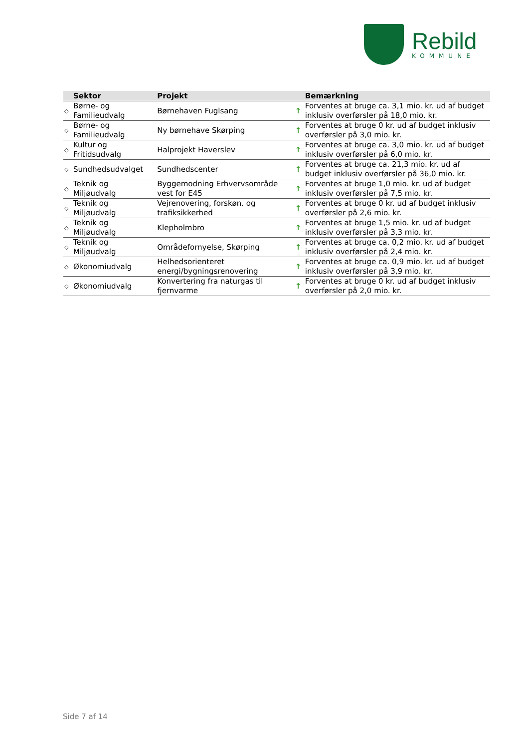Rebild
KOMMUNE
| | Sektor | Projekt | | Bemærkning |
| --- | --- | --- | --- | --- |
| ◇ | Børne- og Familieudvalg | Børnehaven Fuglsang | ↑ | Forventes at bruge ca. 3,1 mio. kr. ud af budget inklusiv overførsler på 18,0 mio. kr. |
| ◇ | Børne- og Familieudvalg | Ny børnehave Skørping | ↑ | Forventes at bruge 0 kr. ud af budget inklusiv overførsler på 3,0 mio. kr. |
| ◇ | Kultur og Fritidsudvalg | Halprojekt Haverslev | ↑ | Forventes at bruge ca. 3,0 mio. kr. ud af budget inklusiv overførsler på 6,0 mio. kr. |
| ◇ | Sundhedsudvalget | Sundhedscenter | ↑ | Forventes at bruge ca. 21,3 mio. kr. ud af budget inklusiv overførsler på 36,0 mio. kr. |
| ◇ | Teknik og Miljøudvalg | Byggemodning Erhvervsområde vest for E45 | ↑ | Forventes at bruge 1,0 mio. kr. ud af budget inklusiv overførsler på 7,5 mio. kr. |
| ◇ | Teknik og Miljøudvalg | Vejrenovering, forskøn. og trafiksikkerhed | ↑ | Forventes at bruge 0 kr. ud af budget inklusiv overførsler på 2,6 mio. kr. |
| ◇ | Teknik og Miljøudvalg | Klepholmbro | ↑ | Forventes at bruge 1,5 mio. kr. ud af budget inklusiv overførsler på 3,3 mio. kr. |
| ◇ | Teknik og Miljøudvalg | Områdefornyelse, Skørping | ↑ | Forventes at bruge ca. 0,2 mio. kr. ud af budget inklusiv overførsler på 2,4 mio. kr. |
| ◇ | Økonomiudvalg | Helhedsorienteret energi/bygningsrenovering | ↑ | Forventes at bruge ca. 0,9 mio. kr. ud af budget inklusiv overførsler på 3,9 mio. kr. |
| ◇ | Økonomiudvalg | Konvertering fra naturgas til fjernvarme | ↑ | Forventes at bruge 0 kr. ud af budget inklusiv overførsler på 2,0 mio. kr. |
Side 7 af 14